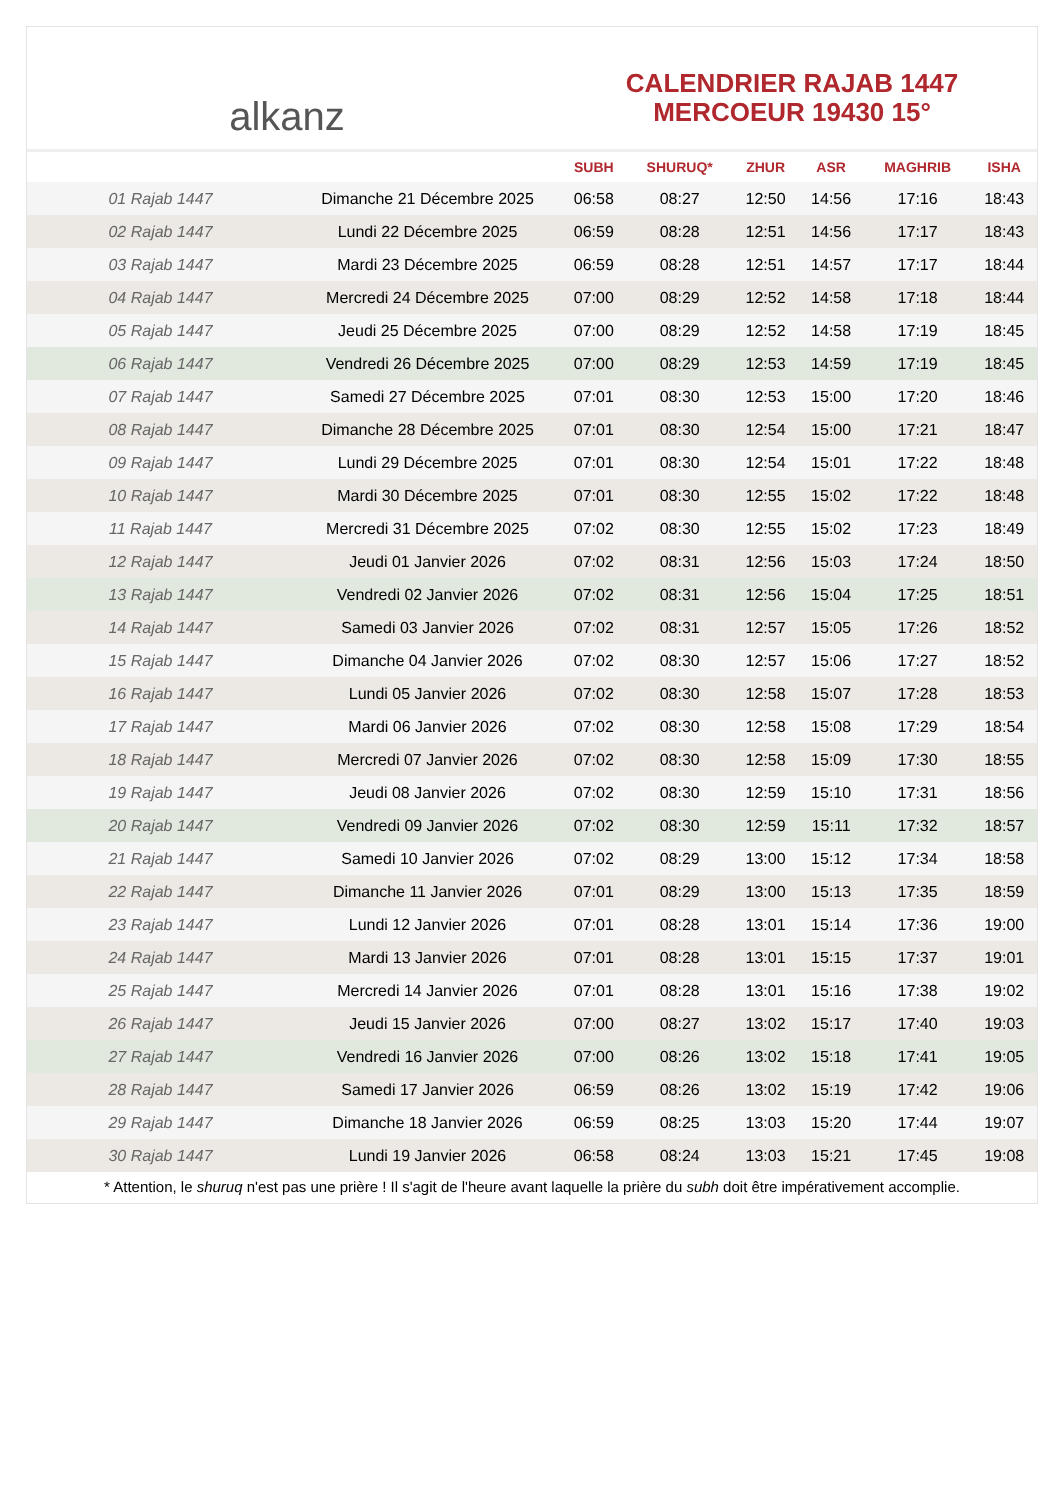alkanz
CALENDRIER RAJAB 1447
MERCOEUR 19430 15°
| | | SUBH | SHURUQ* | ZHUR | ASR | MAGHRIB | ISHA |
| --- | --- | --- | --- | --- | --- | --- | --- |
| 01 Rajab 1447 | Dimanche 21 Décembre 2025 | 06:58 | 08:27 | 12:50 | 14:56 | 17:16 | 18:43 |
| 02 Rajab 1447 | Lundi 22 Décembre 2025 | 06:59 | 08:28 | 12:51 | 14:56 | 17:17 | 18:43 |
| 03 Rajab 1447 | Mardi 23 Décembre 2025 | 06:59 | 08:28 | 12:51 | 14:57 | 17:17 | 18:44 |
| 04 Rajab 1447 | Mercredi 24 Décembre 2025 | 07:00 | 08:29 | 12:52 | 14:58 | 17:18 | 18:44 |
| 05 Rajab 1447 | Jeudi 25 Décembre 2025 | 07:00 | 08:29 | 12:52 | 14:58 | 17:19 | 18:45 |
| 06 Rajab 1447 | Vendredi 26 Décembre 2025 | 07:00 | 08:29 | 12:53 | 14:59 | 17:19 | 18:45 |
| 07 Rajab 1447 | Samedi 27 Décembre 2025 | 07:01 | 08:30 | 12:53 | 15:00 | 17:20 | 18:46 |
| 08 Rajab 1447 | Dimanche 28 Décembre 2025 | 07:01 | 08:30 | 12:54 | 15:00 | 17:21 | 18:47 |
| 09 Rajab 1447 | Lundi 29 Décembre 2025 | 07:01 | 08:30 | 12:54 | 15:01 | 17:22 | 18:48 |
| 10 Rajab 1447 | Mardi 30 Décembre 2025 | 07:01 | 08:30 | 12:55 | 15:02 | 17:22 | 18:48 |
| 11 Rajab 1447 | Mercredi 31 Décembre 2025 | 07:02 | 08:30 | 12:55 | 15:02 | 17:23 | 18:49 |
| 12 Rajab 1447 | Jeudi 01 Janvier 2026 | 07:02 | 08:31 | 12:56 | 15:03 | 17:24 | 18:50 |
| 13 Rajab 1447 | Vendredi 02 Janvier 2026 | 07:02 | 08:31 | 12:56 | 15:04 | 17:25 | 18:51 |
| 14 Rajab 1447 | Samedi 03 Janvier 2026 | 07:02 | 08:31 | 12:57 | 15:05 | 17:26 | 18:52 |
| 15 Rajab 1447 | Dimanche 04 Janvier 2026 | 07:02 | 08:30 | 12:57 | 15:06 | 17:27 | 18:52 |
| 16 Rajab 1447 | Lundi 05 Janvier 2026 | 07:02 | 08:30 | 12:58 | 15:07 | 17:28 | 18:53 |
| 17 Rajab 1447 | Mardi 06 Janvier 2026 | 07:02 | 08:30 | 12:58 | 15:08 | 17:29 | 18:54 |
| 18 Rajab 1447 | Mercredi 07 Janvier 2026 | 07:02 | 08:30 | 12:58 | 15:09 | 17:30 | 18:55 |
| 19 Rajab 1447 | Jeudi 08 Janvier 2026 | 07:02 | 08:30 | 12:59 | 15:10 | 17:31 | 18:56 |
| 20 Rajab 1447 | Vendredi 09 Janvier 2026 | 07:02 | 08:30 | 12:59 | 15:11 | 17:32 | 18:57 |
| 21 Rajab 1447 | Samedi 10 Janvier 2026 | 07:02 | 08:29 | 13:00 | 15:12 | 17:34 | 18:58 |
| 22 Rajab 1447 | Dimanche 11 Janvier 2026 | 07:01 | 08:29 | 13:00 | 15:13 | 17:35 | 18:59 |
| 23 Rajab 1447 | Lundi 12 Janvier 2026 | 07:01 | 08:28 | 13:01 | 15:14 | 17:36 | 19:00 |
| 24 Rajab 1447 | Mardi 13 Janvier 2026 | 07:01 | 08:28 | 13:01 | 15:15 | 17:37 | 19:01 |
| 25 Rajab 1447 | Mercredi 14 Janvier 2026 | 07:01 | 08:28 | 13:01 | 15:16 | 17:38 | 19:02 |
| 26 Rajab 1447 | Jeudi 15 Janvier 2026 | 07:00 | 08:27 | 13:02 | 15:17 | 17:40 | 19:03 |
| 27 Rajab 1447 | Vendredi 16 Janvier 2026 | 07:00 | 08:26 | 13:02 | 15:18 | 17:41 | 19:05 |
| 28 Rajab 1447 | Samedi 17 Janvier 2026 | 06:59 | 08:26 | 13:02 | 15:19 | 17:42 | 19:06 |
| 29 Rajab 1447 | Dimanche 18 Janvier 2026 | 06:59 | 08:25 | 13:03 | 15:20 | 17:44 | 19:07 |
| 30 Rajab 1447 | Lundi 19 Janvier 2026 | 06:58 | 08:24 | 13:03 | 15:21 | 17:45 | 19:08 |
* Attention, le shuruq n'est pas une prière ! Il s'agit de l'heure avant laquelle la prière du subh doit être impérativement accomplie.